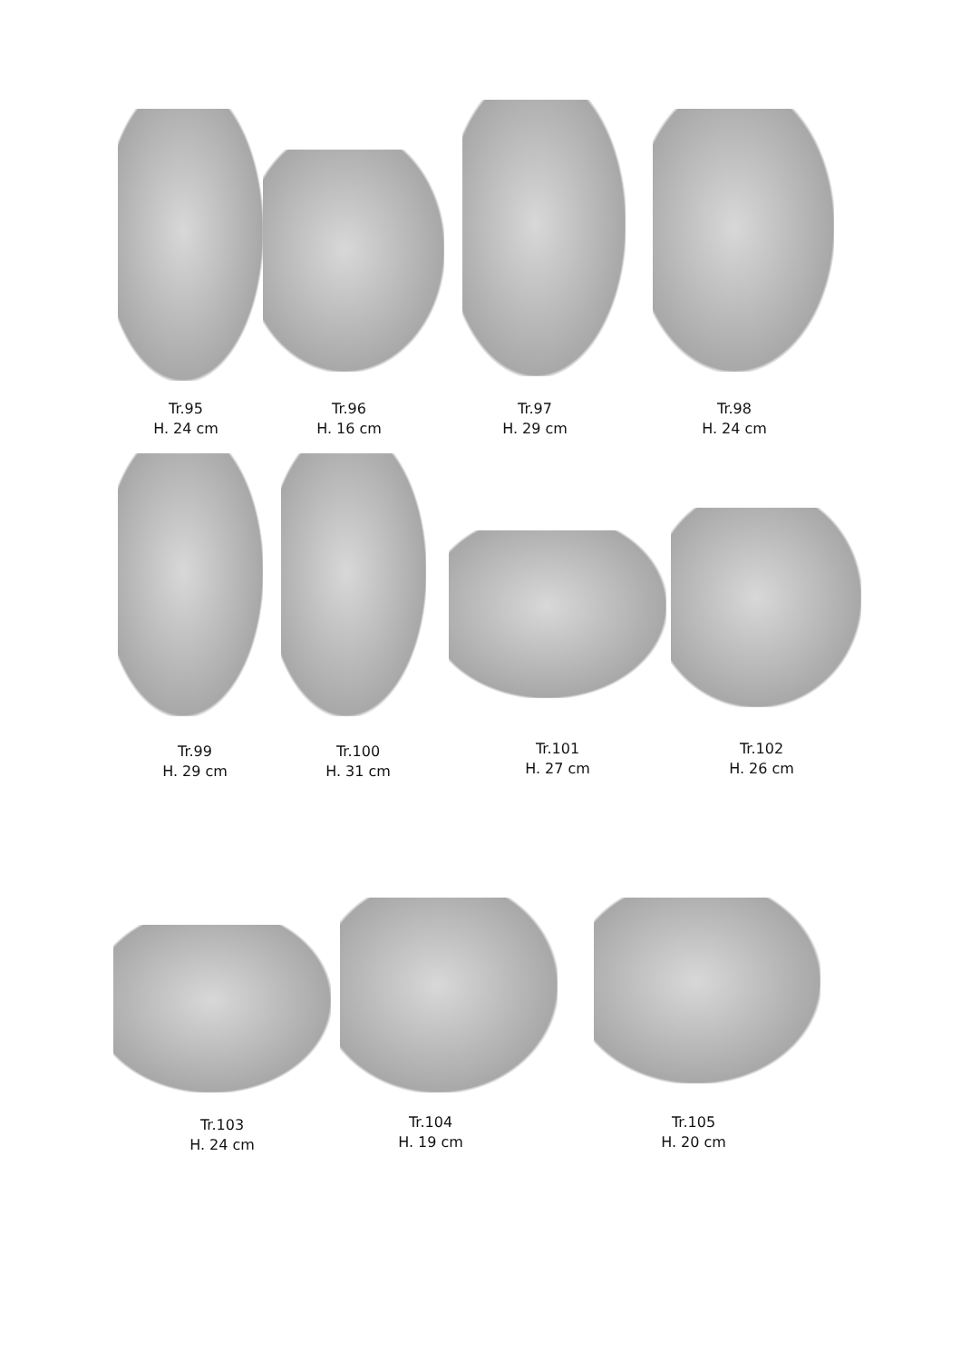Tr.95
H. 24 cm
Tr.96
H. 16 cm
Tr.97
H. 29 cm
Tr.98
H. 24 cm
Tr.99
H. 29 cm
Tr.100
H. 31 cm
Tr.101
H. 27 cm
Tr.102
H. 26 cm
Tr.103
H. 24 cm
Tr.104
H. 19 cm
Tr.105
H. 20 cm